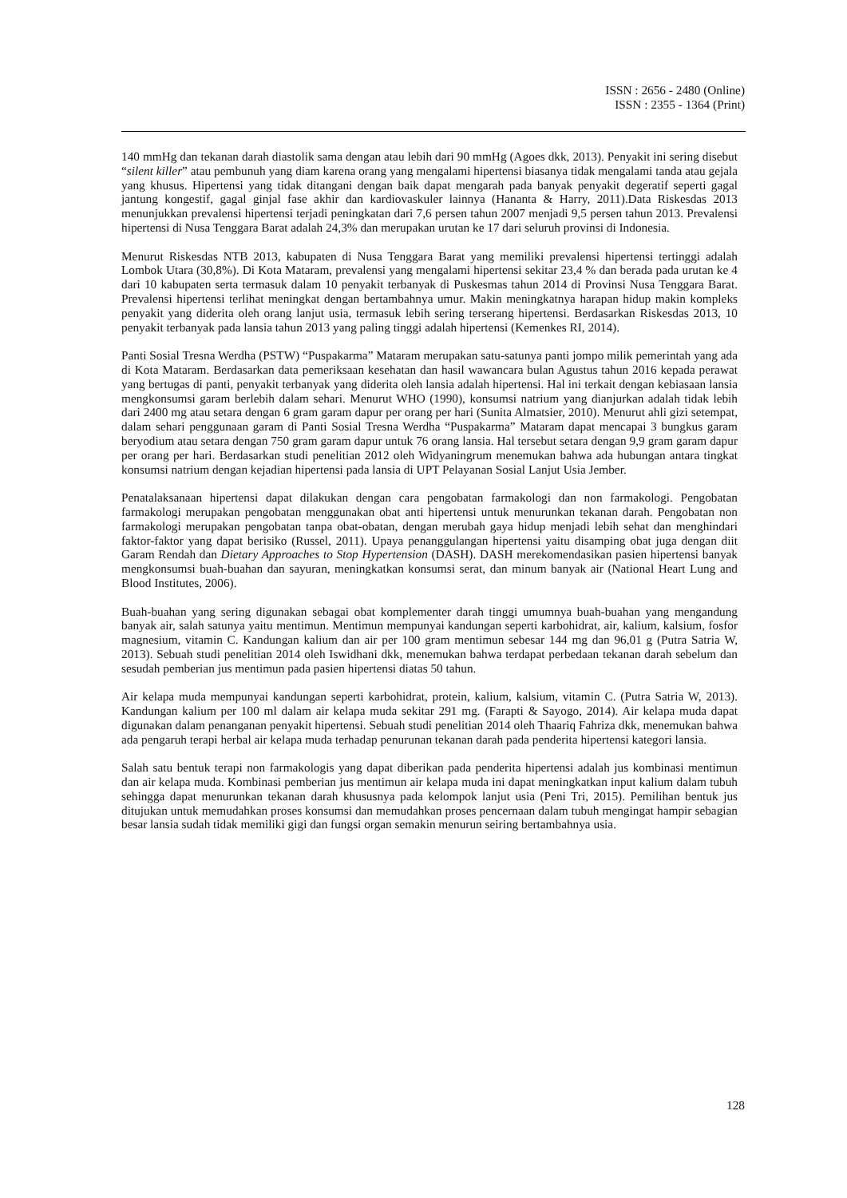ISSN : 2656 - 2480 (Online)
ISSN : 2355 - 1364 (Print)
140 mmHg dan tekanan darah diastolik sama dengan atau lebih dari 90 mmHg (Agoes dkk, 2013). Penyakit ini sering disebut “silent killer” atau pembunuh yang diam karena orang yang mengalami hipertensi biasanya tidak mengalami tanda atau gejala yang khusus. Hipertensi yang tidak ditangani dengan baik dapat mengarah pada banyak penyakit degeratif seperti gagal jantung kongestif, gagal ginjal fase akhir dan kardiovaskuler lainnya (Hananta & Harry, 2011).Data Riskesdas 2013 menunjukkan prevalensi hipertensi terjadi peningkatan dari 7,6 persen tahun 2007 menjadi 9,5 persen tahun 2013. Prevalensi hipertensi di Nusa Tenggara Barat adalah 24,3% dan merupakan urutan ke 17 dari seluruh provinsi di Indonesia.
Menurut Riskesdas NTB 2013, kabupaten di Nusa Tenggara Barat yang memiliki prevalensi hipertensi tertinggi adalah Lombok Utara (30,8%). Di Kota Mataram, prevalensi yang mengalami hipertensi sekitar 23,4 % dan berada pada urutan ke 4 dari 10 kabupaten serta termasuk dalam 10 penyakit terbanyak di Puskesmas tahun 2014 di Provinsi Nusa Tenggara Barat. Prevalensi hipertensi terlihat meningkat dengan bertambahnya umur. Makin meningkatnya harapan hidup makin kompleks penyakit yang diderita oleh orang lanjut usia, termasuk lebih sering terserang hipertensi. Berdasarkan Riskesdas 2013, 10 penyakit terbanyak pada lansia tahun 2013 yang paling tinggi adalah hipertensi (Kemenkes RI, 2014).
Panti Sosial Tresna Werdha (PSTW) “Puspakarma” Mataram merupakan satu-satunya panti jompo milik pemerintah yang ada di Kota Mataram. Berdasarkan data pemeriksaan kesehatan dan hasil wawancara bulan Agustus tahun 2016 kepada perawat yang bertugas di panti, penyakit terbanyak yang diderita oleh lansia adalah hipertensi. Hal ini terkait dengan kebiasaan lansia mengkonsumsi garam berlebih dalam sehari. Menurut WHO (1990), konsumsi natrium yang dianjurkan adalah tidak lebih dari 2400 mg atau setara dengan 6 gram garam dapur per orang per hari (Sunita Almatsier, 2010). Menurut ahli gizi setempat, dalam sehari penggunaan garam di Panti Sosial Tresna Werdha “Puspakarma” Mataram dapat mencapai 3 bungkus garam beryodium atau setara dengan 750 gram garam dapur untuk 76 orang lansia. Hal tersebut setara dengan 9,9 gram garam dapur per orang per hari. Berdasarkan studi penelitian 2012 oleh Widyaningrum menemukan bahwa ada hubungan antara tingkat konsumsi natrium dengan kejadian hipertensi pada lansia di UPT Pelayanan Sosial Lanjut Usia Jember.
Penatalaksanaan hipertensi dapat dilakukan dengan cara pengobatan farmakologi dan non farmakologi. Pengobatan farmakologi merupakan pengobatan menggunakan obat anti hipertensi untuk menurunkan tekanan darah. Pengobatan non farmakologi merupakan pengobatan tanpa obat-obatan, dengan merubah gaya hidup menjadi lebih sehat dan menghindari faktor-faktor yang dapat berisiko (Russel, 2011). Upaya penanggulangan hipertensi yaitu disamping obat juga dengan diit Garam Rendah dan Dietary Approaches to Stop Hypertension (DASH). DASH merekomendasikan pasien hipertensi banyak mengkonsumsi buah-buahan dan sayuran, meningkatkan konsumsi serat, dan minum banyak air (National Heart Lung and Blood Institutes, 2006).
Buah-buahan yang sering digunakan sebagai obat komplementer darah tinggi umumnya buah-buahan yang mengandung banyak air, salah satunya yaitu mentimun. Mentimun mempunyai kandungan seperti karbohidrat, air, kalium, kalsium, fosfor magnesium, vitamin C. Kandungan kalium dan air per 100 gram mentimun sebesar 144 mg dan 96,01 g (Putra Satria W, 2013). Sebuah studi penelitian 2014 oleh Iswidhani dkk, menemukan bahwa terdapat perbedaan tekanan darah sebelum dan sesudah pemberian jus mentimun pada pasien hipertensi diatas 50 tahun.
Air kelapa muda mempunyai kandungan seperti karbohidrat, protein, kalium, kalsium, vitamin C. (Putra Satria W, 2013). Kandungan kalium per 100 ml dalam air kelapa muda sekitar 291 mg. (Farapti & Sayogo, 2014). Air kelapa muda dapat digunakan dalam penanganan penyakit hipertensi. Sebuah studi penelitian 2014 oleh Thaariq Fahriza dkk, menemukan bahwa ada pengaruh terapi herbal air kelapa muda terhadap penurunan tekanan darah pada penderita hipertensi kategori lansia.
Salah satu bentuk terapi non farmakologis yang dapat diberikan pada penderita hipertensi adalah jus kombinasi mentimun dan air kelapa muda. Kombinasi pemberian jus mentimun air kelapa muda ini dapat meningkatkan input kalium dalam tubuh sehingga dapat menurunkan tekanan darah khususnya pada kelompok lanjut usia (Peni Tri, 2015). Pemilihan bentuk jus ditujukan untuk memudahkan proses konsumsi dan memudahkan proses pencernaan dalam tubuh mengingat hampir sebagian besar lansia sudah tidak memiliki gigi dan fungsi organ semakin menurun seiring bertambahnya usia.
128